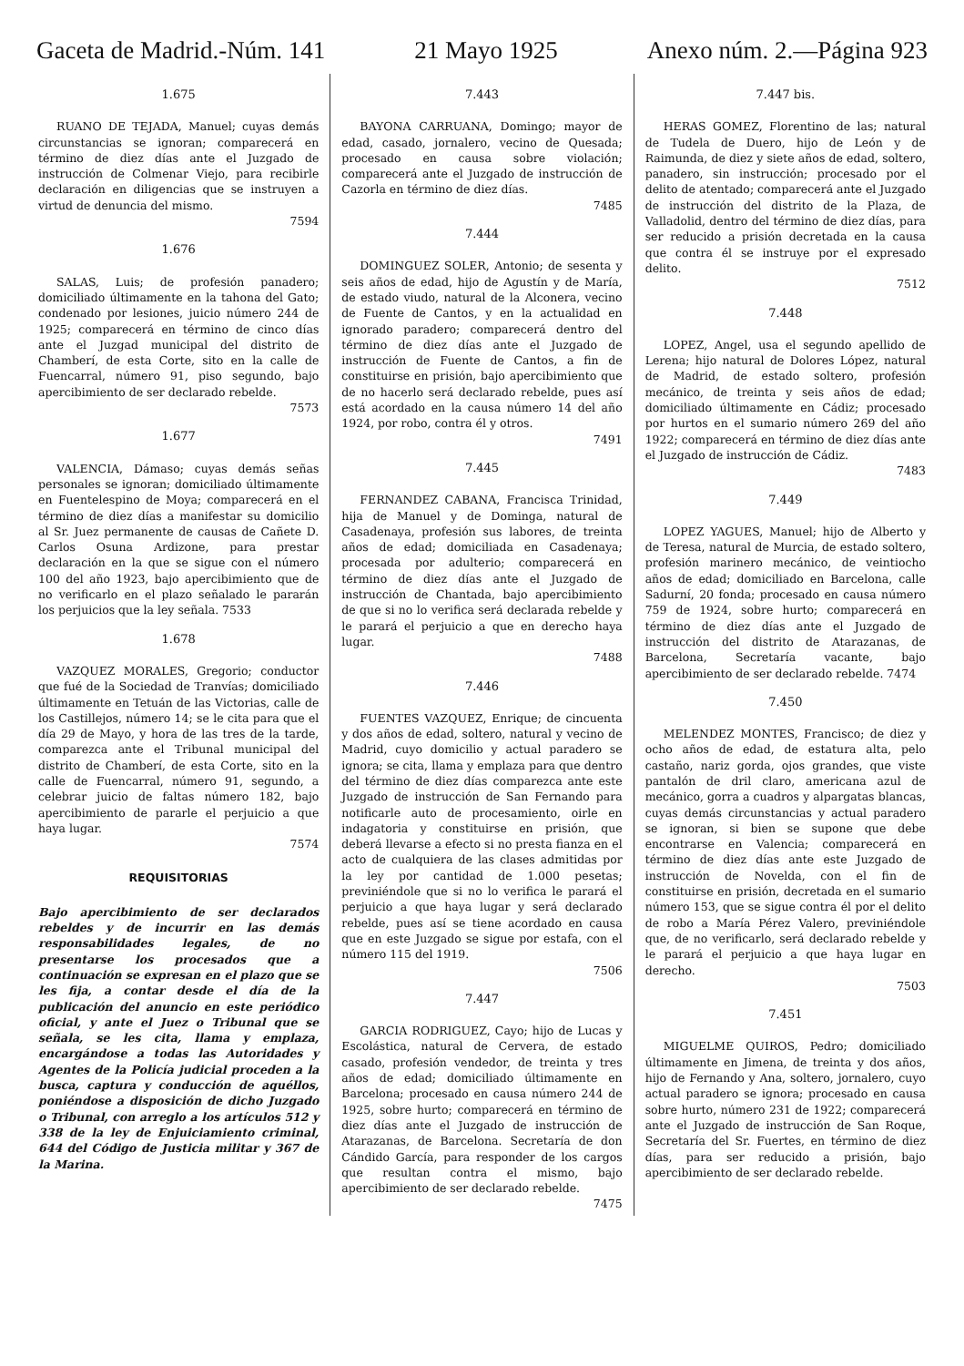Gaceta de Madrid.-Núm. 141 21 Mayo 1925 Anexo núm. 2.—Página 923
1.675
RUANO DE TEJADA, Manuel; cuyas demás circunstancias se ignoran; comparecerá en término de diez días ante el Juzgado de instrucción de Colmenar Viejo, para recibirle declaración en diligencias que se instruyen a virtud de denuncia del mismo.
7594
1.676
SALAS, Luis; de profesión panadero; domiciliado últimamente en la tahona del Gato; condenado por lesiones, juicio número 244 de 1925; comparecerá en término de cinco días ante el Juzgad municipal del distrito de Chamberí, de esta Corte, sito en la calle de Fuencarral, número 91, piso segundo, bajo apercibimiento de ser declarado rebelde.
7573
1.677
VALENCIA, Dámaso; cuyas demás señas personales se ignoran; domiciliado últimamente en Fuentelespino de Moya; comparecerá en el término de diez días a manifestar su domicilio al Sr. Juez permanente de causas de Cañete D. Carlos Osuna Ardizone, para prestar declaración en la que se sigue con el número 100 del año 1923, bajo apercibimiento que de no verificarlo en el plazo señalado le pararán los perjuicios que la ley señala. 7533
1.678
VAZQUEZ MORALES, Gregorio; conductor que fué de la Sociedad de Tranvías; domiciliado últimamente en Tetuán de las Victorias, calle de los Castillejos, número 14; se le cita para que el día 29 de Mayo, y hora de las tres de la tarde, comparezca ante el Tribunal municipal del distrito de Chamberí, de esta Corte, sito en la calle de Fuencarral, número 91, segundo, a celebrar juicio de faltas número 182, bajo apercibimiento de pararle el perjuicio a que haya lugar.
7574
REQUISITORIAS
Bajo apercibimiento de ser declarados rebeldes y de incurrir en las demás responsabilidades legales, de no presentarse los procesados que a continuación se expresan en el plazo que se les fija, a contar desde el día de la publicación del anuncio en este periódico oficial, y ante el Juez o Tribunal que se señala, se les cita, llama y emplaza, encargándose a todas las Autoridades y Agentes de la Policía judicial proceden a la busca, captura y conducción de aquéllos, poniéndose a disposición de dicho Juzgado o Tribunal, con arreglo a los artículos 512 y 338 de la ley de Enjuiciamiento criminal, 644 del Código de Justicia militar y 367 de la Marina.
7.443
BAYONA CARRUANA, Domingo; mayor de edad, casado, jornalero, vecino de Quesada; procesado en causa sobre violación; comparecerá ante el Juzgado de instrucción de Cazorla en término de diez días.
7485
7.444
DOMINGUEZ SOLER, Antonio; de sesenta y seis años de edad, hijo de Agustín y de María, de estado viudo, natural de la Alconera, vecino de Fuente de Cantos, y en la actualidad en ignorado paradero; comparecerá dentro del término de diez días ante el Juzgado de instrucción de Fuente de Cantos, a fin de constituirse en prisión, bajo apercibimiento que de no hacerlo será declarado rebelde, pues así está acordado en la causa número 14 del año 1924, por robo, contra él y otros.
7491
7.445
FERNANDEZ CABANA, Francisca Trinidad, hija de Manuel y de Dominga, natural de Casadenaya, profesión sus labores, de treinta años de edad; domiciliada en Casadenaya; procesada por adulterio; comparecerá en término de diez días ante el Juzgado de instrucción de Chantada, bajo apercibimiento de que si no lo verifica será declarada rebelde y le parará el perjuicio a que en derecho haya lugar.
7488
7.446
FUENTES VAZQUEZ, Enrique; de cincuenta y dos años de edad, soltero, natural y vecino de Madrid, cuyo domicilio y actual paradero se ignora; se cita, llama y emplaza para que dentro del término de diez días comparezca ante este Juzgado de instrucción de San Fernando para notificarle auto de procesamiento, oirle en indagatoria y constituirse en prisión, que deberá llevarse a efecto si no presta fianza en el acto de cualquiera de las clases admitidas por la ley por cantidad de 1.000 pesetas; previniéndole que si no lo verifica le parará el perjuicio a que haya lugar y será declarado rebelde, pues así se tiene acordado en causa que en este Juzgado se sigue por estafa, con el número 115 del 1919.
7506
7.447
GARCIA RODRIGUEZ, Cayo; hijo de Lucas y Escolástica, natural de Cervera, de estado casado, profesión vendedor, de treinta y tres años de edad; domiciliado últimamente en Barcelona; procesado en causa número 244 de 1925, sobre hurto; comparecerá en término de diez días ante el Juzgado de instrucción de Atarazanas, de Barcelona. Secretaría de don Cándido García, para responder de los cargos que resultan contra el mismo, bajo apercibimiento de ser declarado rebelde.
7475
7.447 bis.
HERAS GOMEZ, Florentino de las; natural de Tudela de Duero, hijo de León y de Raimunda, de diez y siete años de edad, soltero, panadero, sin instrucción; procesado por el delito de atentado; comparecerá ante el Juzgado de instrucción del distrito de la Plaza, de Valladolid, dentro del término de diez días, para ser reducido a prisión decretada en la causa que contra él se instruye por el expresado delito.
7512
7.448
LOPEZ, Angel, usa el segundo apellido de Lerena; hijo natural de Dolores López, natural de Madrid, de estado soltero, profesión mecánico, de treinta y seis años de edad; domiciliado últimamente en Cádiz; procesado por hurtos en el sumario número 269 del año 1922; comparecerá en término de diez días ante el Juzgado de instrucción de Cádiz.
7483
7.449
LOPEZ YAGUES, Manuel; hijo de Alberto y de Teresa, natural de Murcia, de estado soltero, profesión marinero mecánico, de veintiocho años de edad; domiciliado en Barcelona, calle Sadurní, 20 fonda; procesado en causa número 759 de 1924, sobre hurto; comparecerá en término de diez días ante el Juzgado de instrucción del distrito de Atarazanas, de Barcelona, Secretaría vacante, bajo apercibimiento de ser declarado rebelde. 7474
7.450
MELENDEZ MONTES, Francisco; de diez y ocho años de edad, de estatura alta, pelo castaño, nariz gorda, ojos grandes, que viste pantalón de dril claro, americana azul de mecánico, gorra a cuadros y alpargatas blancas, cuyas demás circunstancias y actual paradero se ignoran, si bien se supone que debe encontrarse en Valencia; comparecerá en término de diez días ante este Juzgado de instrucción de Novelda, con el fin de constituirse en prisión, decretada en el sumario número 153, que se sigue contra él por el delito de robo a María Pérez Valero, previniéndole que, de no verificarlo, será declarado rebelde y le parará el perjuicio a que haya lugar en derecho.
7503
7.451
MIGUELME QUIROS, Pedro; domiciliado últimamente en Jimena, de treinta y dos años, hijo de Fernando y Ana, soltero, jornalero, cuyo actual paradero se ignora; procesado en causa sobre hurto, número 231 de 1922; comparecerá ante el Juzgado de instrucción de San Roque, Secretaría del Sr. Fuertes, en término de diez días, para ser reducido a prisión, bajo apercibimiento de ser declarado rebelde.